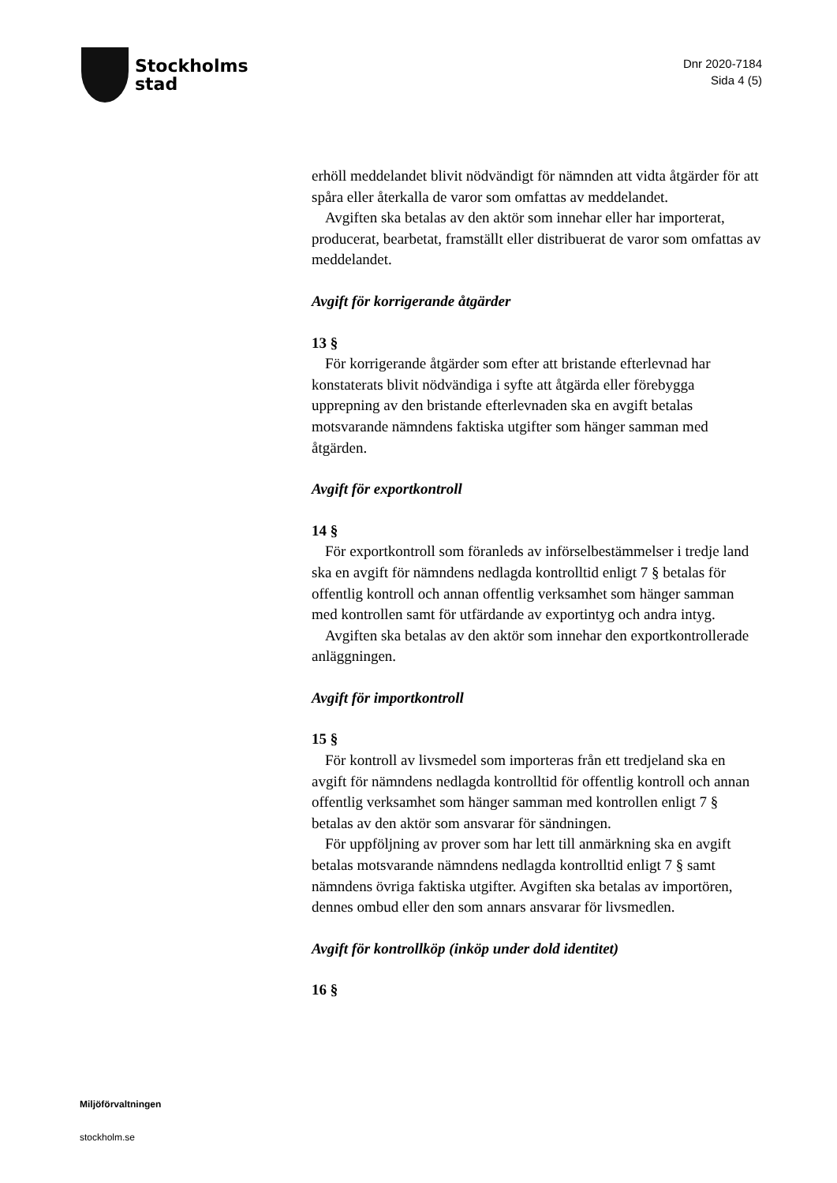Stockholms
stad
Dnr 2020-7184
Sida 4 (5)
erhöll meddelandet blivit nödvändigt för nämnden att vidta åtgärder för att spåra eller återkalla de varor som omfattas av meddelandet.
Avgiften ska betalas av den aktör som innehar eller har importerat, producerat, bearbetat, framställt eller distribuerat de varor som omfattas av meddelandet.
Avgift för korrigerande åtgärder
13 §
För korrigerande åtgärder som efter att bristande efterlevnad har konstaterats blivit nödvändiga i syfte att åtgärda eller förebygga upprepning av den bristande efterlevnaden ska en avgift betalas motsvarande nämndens faktiska utgifter som hänger samman med åtgärden.
Avgift för exportkontroll
14 §
För exportkontroll som föranleds av införselbestämmelser i tredje land ska en avgift för nämndens nedlagda kontrolltid enligt 7 § betalas för offentlig kontroll och annan offentlig verksamhet som hänger samman med kontrollen samt för utfärdande av exportintyg och andra intyg.
Avgiften ska betalas av den aktör som innehar den exportkontrollerade anläggningen.
Avgift för importkontroll
15 §
För kontroll av livsmedel som importeras från ett tredjeland ska en avgift för nämndens nedlagda kontrolltid för offentlig kontroll och annan offentlig verksamhet som hänger samman med kontrollen enligt 7 § betalas av den aktör som ansvarar för sändningen.
För uppföljning av prover som har lett till anmärkning ska en avgift betalas motsvarande nämndens nedlagda kontrolltid enligt 7 § samt nämndens övriga faktiska utgifter. Avgiften ska betalas av importören, dennes ombud eller den som annars ansvarar för livsmedlen.
Avgift för kontrollköp (inköp under dold identitet)
16 §
Miljöförvaltningen
stockholm.se